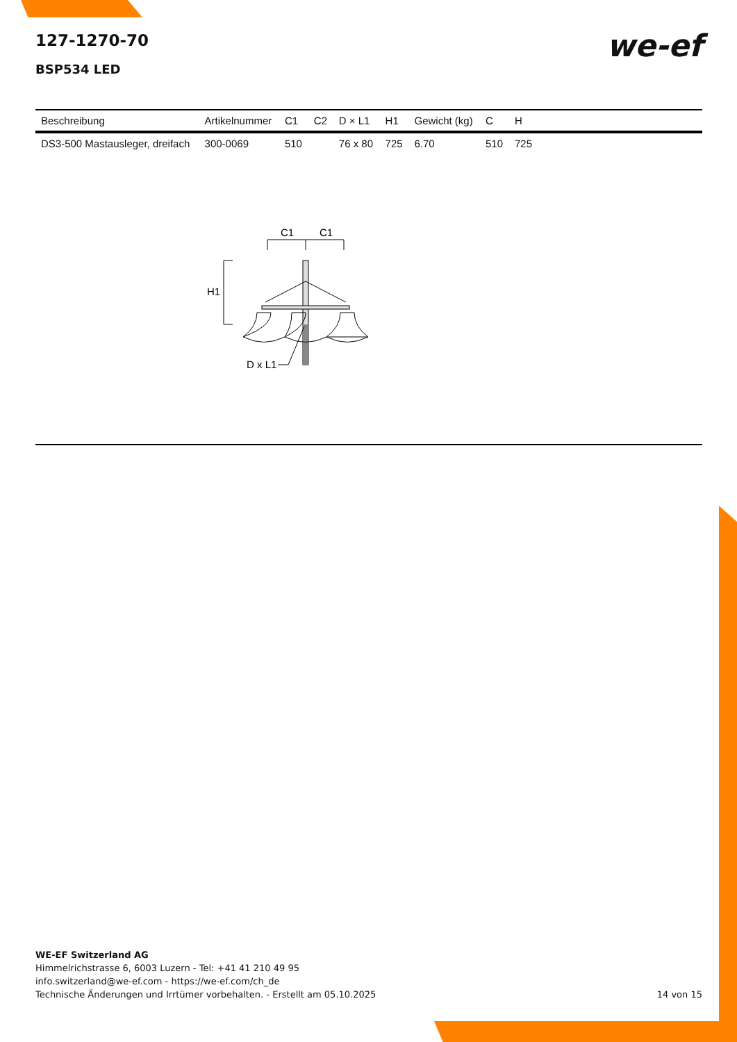127-1270-70
BSP534 LED
we-ef
| Beschreibung | Artikelnummer | C1 | C2 | D × L1 | H1 | Gewicht (kg) | C | H | |
| --- | --- | --- | --- | --- | --- | --- | --- | --- | --- |
| DS3-500 Mastausleger, dreifach | 300-0069 | 510 | | 76 x 80 | 725 | 6.70 | 510 | 725 | |
C1
C1
H1
D x L1
WE-EF Switzerland AG
Himmelrichstrasse 6, 6003 Luzern - Tel: +41 41 210 49 95
info.switzerland@we-ef.com - https://we-ef.com/ch_de
Technische Änderungen und Irrtümer vorbehalten. - Erstellt am 05.10.2025
14 von 15